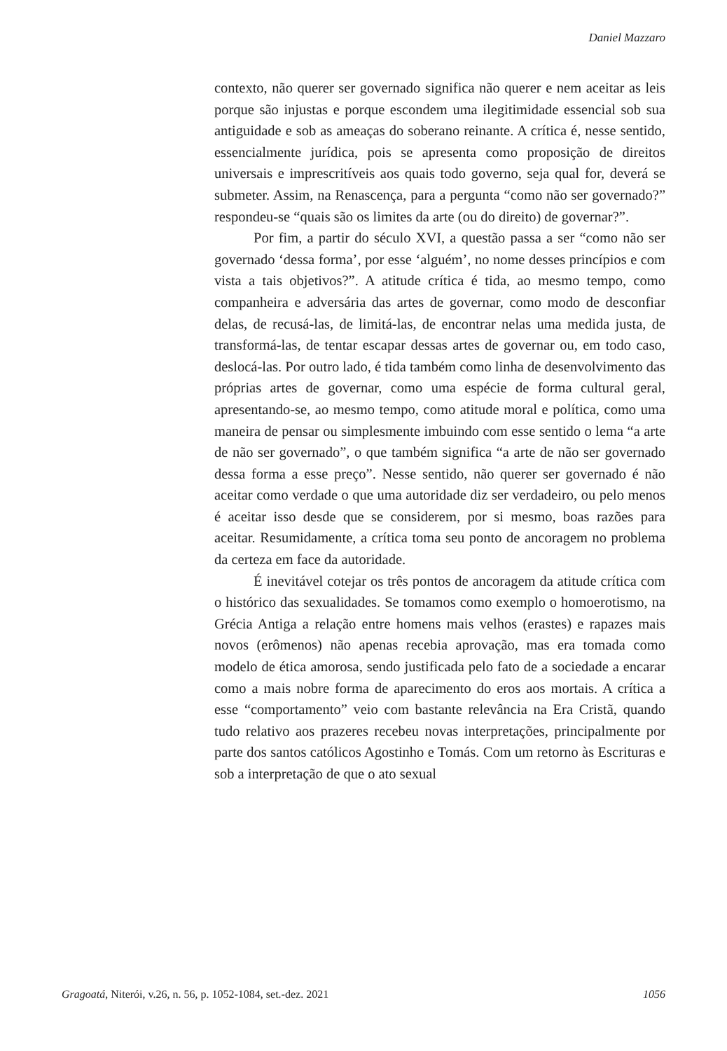Daniel Mazzaro
contexto, não querer ser governado significa não querer e nem aceitar as leis porque são injustas e porque escondem uma ilegitimidade essencial sob sua antiguidade e sob as ameaças do soberano reinante. A crítica é, nesse sentido, essencialmente jurídica, pois se apresenta como proposição de direitos universais e imprescritíveis aos quais todo governo, seja qual for, deverá se submeter. Assim, na Renascença, para a pergunta “como não ser governado?” respondeu-se “quais são os limites da arte (ou do direito) de governar?”.
Por fim, a partir do século XVI, a questão passa a ser “como não ser governado ‘dessa forma’, por esse ‘alguém’, no nome desses princípios e com vista a tais objetivos?”. A atitude crítica é tida, ao mesmo tempo, como companheira e adversária das artes de governar, como modo de desconfiar delas, de recusá-las, de limitá-las, de encontrar nelas uma medida justa, de transformá-las, de tentar escapar dessas artes de governar ou, em todo caso, deslocá-las. Por outro lado, é tida também como linha de desenvolvimento das próprias artes de governar, como uma espécie de forma cultural geral, apresentando-se, ao mesmo tempo, como atitude moral e política, como uma maneira de pensar ou simplesmente imbuindo com esse sentido o lema “a arte de não ser governado”, o que também significa “a arte de não ser governado dessa forma a esse preço”. Nesse sentido, não querer ser governado é não aceitar como verdade o que uma autoridade diz ser verdadeiro, ou pelo menos é aceitar isso desde que se considerem, por si mesmo, boas razões para aceitar. Resumidamente, a crítica toma seu ponto de ancoragem no problema da certeza em face da autoridade.
É inevitável cotejar os três pontos de ancoragem da atitude crítica com o histórico das sexualidades. Se tomamos como exemplo o homoerotismo, na Grécia Antiga a relação entre homens mais velhos (erastes) e rapazes mais novos (erômenos) não apenas recebia aprovação, mas era tomada como modelo de ética amorosa, sendo justificada pelo fato de a sociedade a encarar como a mais nobre forma de aparecimento do eros aos mortais. A crítica a esse “comportamento” veio com bastante relevância na Era Cristã, quando tudo relativo aos prazeres recebeu novas interpretações, principalmente por parte dos santos católicos Agostinho e Tomás. Com um retorno às Escrituras e sob a interpretação de que o ato sexual
Gragoatá, Niterói, v.26, n. 56, p. 1052-1084, set.-dez. 2021 1056